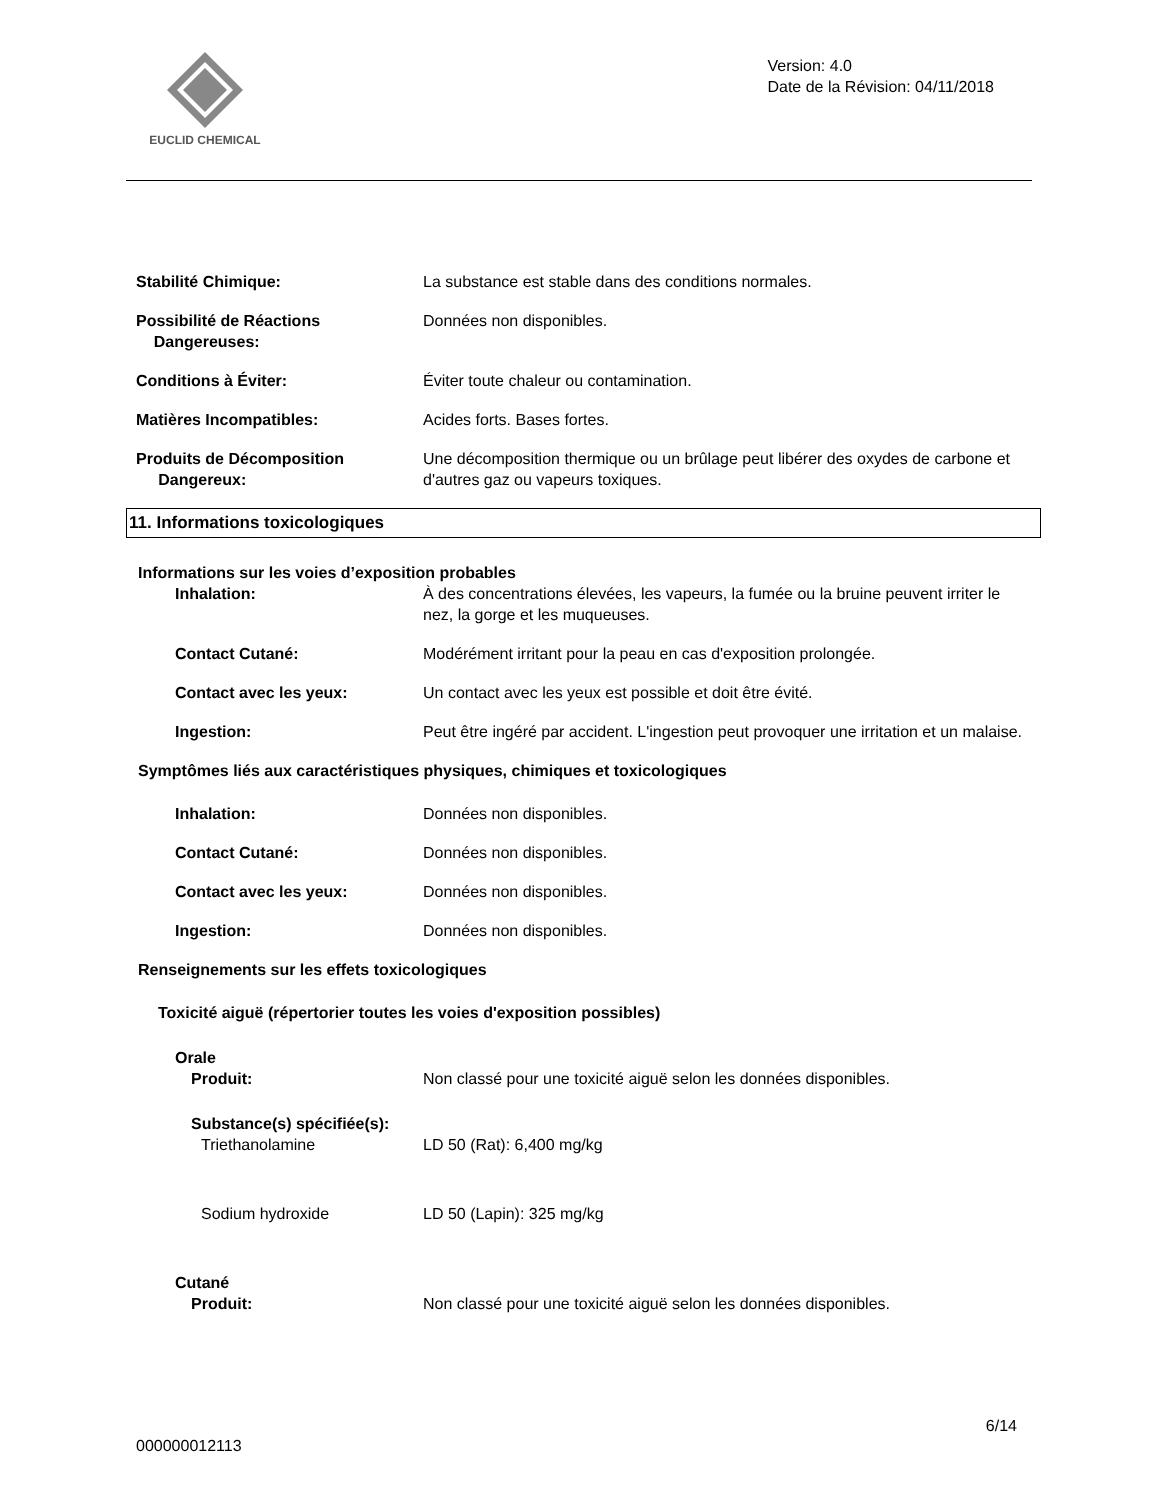EUCLID CHEMICAL
Version: 4.0
Date de la Révision: 04/11/2018
Stabilité Chimique: La substance est stable dans des conditions normales.
Possibilité de Réactions
Dangereuses:
Données non disponibles.
Conditions à Éviter: Éviter toute chaleur ou contamination.
Matières Incompatibles: Acides forts. Bases fortes.
Produits de Décomposition
Dangereux:
Une décomposition thermique ou un brûlage peut libérer des oxydes de carbone et d'autres gaz ou vapeurs toxiques.
11. Informations toxicologiques
Informations sur les voies d’exposition probables
Inhalation: À des concentrations élevées, les vapeurs, la fumée ou la bruine peuvent irriter le nez, la gorge et les muqueuses.
Contact Cutané: Modérément irritant pour la peau en cas d'exposition prolongée.
Contact avec les yeux: Un contact avec les yeux est possible et doit être évité.
Ingestion: Peut être ingéré par accident. L'ingestion peut provoquer une irritation et un malaise.
Symptômes liés aux caractéristiques physiques, chimiques et toxicologiques
Inhalation: Données non disponibles.
Contact Cutané: Données non disponibles.
Contact avec les yeux: Données non disponibles.
Ingestion: Données non disponibles.
Renseignements sur les effets toxicologiques
Toxicité aiguë (répertorier toutes les voies d'exposition possibles)
Orale
Produit: Non classé pour une toxicité aiguë selon les données disponibles.
Substance(s) spécifiée(s):
Triethanolamine LD 50 (Rat): 6,400 mg/kg
Sodium hydroxide LD 50 (Lapin): 325 mg/kg
Cutané
Produit: Non classé pour une toxicité aiguë selon les données disponibles.
6/14
000000012113